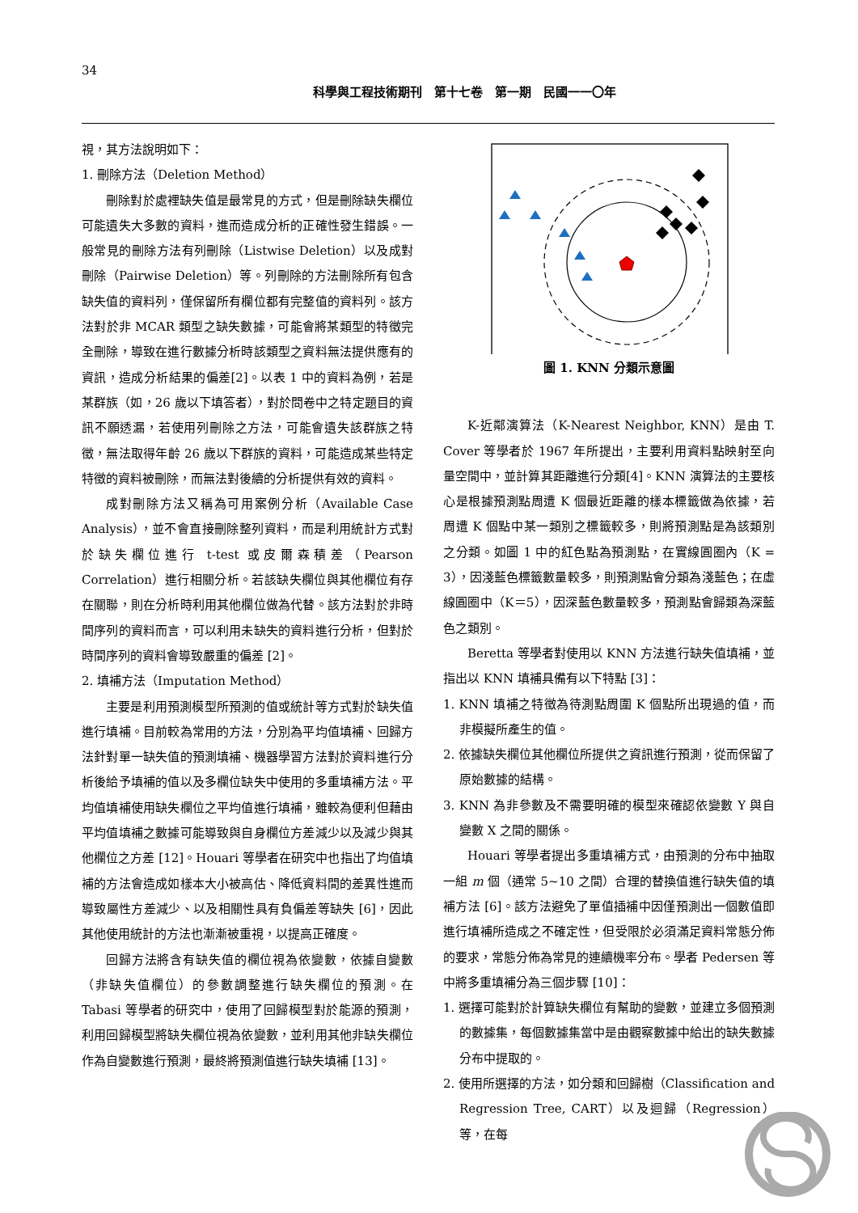34
科學與工程技術期刊　第十七卷　第一期　民國一一〇年
視，其方法說明如下：
1. 刪除方法（Deletion Method）
刪除對於處裡缺失值是最常見的方式，但是刪除缺失欄位可能遺失大多數的資料，進而造成分析的正確性發生錯誤。一般常見的刪除方法有列刪除（Listwise Deletion）以及成對刪除（Pairwise Deletion）等。列刪除的方法刪除所有包含缺失值的資料列，僅保留所有欄位都有完整值的資料列。該方法對於非 MCAR 類型之缺失數據，可能會將某類型的特徵完全刪除，導致在進行數據分析時該類型之資料無法提供應有的資訊，造成分析結果的偏差[2]。以表 1 中的資料為例，若是某群族（如，26 歲以下填答者），對於問卷中之特定題目的資訊不願透漏，若使用列刪除之方法，可能會遺失該群族之特徵，無法取得年齡 26 歲以下群族的資料，可能造成某些特定特徵的資料被刪除，而無法對後續的分析提供有效的資料。
成對刪除方法又稱為可用案例分析（Available Case Analysis），並不會直接刪除整列資料，而是利用統計方式對於缺失欄位進行 t-test 或皮爾森積差（Pearson Correlation）進行相關分析。若該缺失欄位與其他欄位有存在關聯，則在分析時利用其他欄位做為代替。該方法對於非時間序列的資料而言，可以利用未缺失的資料進行分析，但對於時間序列的資料會導致嚴重的偏差 [2]。
2. 填補方法（Imputation Method）
主要是利用預測模型所預測的值或統計等方式對於缺失值進行填補。目前較為常用的方法，分別為平均值填補、回歸方法針對單一缺失值的預測填補、機器學習方法對於資料進行分析後給予填補的值以及多欄位缺失中使用的多重填補方法。平均值填補使用缺失欄位之平均值進行填補，雖較為便利但藉由平均值填補之數據可能導致與自身欄位方差減少以及減少與其他欄位之方差 [12]。Houari 等學者在研究中也指出了均值填補的方法會造成如樣本大小被高估、降低資料間的差異性進而導致屬性方差減少、以及相關性具有負偏差等缺失 [6]，因此其他使用統計的方法也漸漸被重視，以提高正確度。
回歸方法將含有缺失值的欄位視為依變數，依據自變數（非缺失值欄位）的參數調整進行缺失欄位的預測。在 Tabasi 等學者的研究中，使用了回歸模型對於能源的預測，利用回歸模型將缺失欄位視為依變數，並利用其他非缺失欄位作為自變數進行預測，最終將預測值進行缺失填補 [13]。
圖 1. KNN 分類示意圖
K-近鄰演算法（K-Nearest Neighbor, KNN）是由 T. Cover 等學者於 1967 年所提出，主要利用資料點映射至向量空間中，並計算其距離進行分類[4]。KNN 演算法的主要核心是根據預測點周遭 K 個最近距離的樣本標籤做為依據，若周遭 K 個點中某一類別之標籤較多，則將預測點是為該類別之分類。如圖 1 中的紅色點為預測點，在實線圓圈內（K = 3），因淺藍色標籤數量較多，則預測點會分類為淺藍色；在虛線圓圈中（K＝5），因深藍色數量較多，預測點會歸類為深藍色之類別。
Beretta 等學者對使用以 KNN 方法進行缺失值填補，並指出以 KNN 填補具備有以下特點 [3]：
1. KNN 填補之特徵為待測點周圍 K 個點所出現過的值，而非模擬所產生的值。
2. 依據缺失欄位其他欄位所提供之資訊進行預測，從而保留了原始數據的結構。
3. KNN 為非參數及不需要明確的模型來確認依變數 Y 與自變數 X 之間的關係。
Houari 等學者提出多重填補方式，由預測的分布中抽取一組 m 個（通常 5~10 之間）合理的替換值進行缺失值的填補方法 [6]。該方法避免了單值插補中因僅預測出一個數值即進行填補所造成之不確定性，但受限於必須滿足資料常態分佈的要求，常態分佈為常見的連續機率分布。學者 Pedersen 等中將多重填補分為三個步驟 [10]：
1. 選擇可能對於計算缺失欄位有幫助的變數，並建立多個預測的數據集，每個數據集當中是由觀察數據中給出的缺失數據分布中提取的。
2. 使用所選擇的方法，如分類和回歸樹（Classification and Regression Tree, CART）以及迴歸（Regression）等，在每